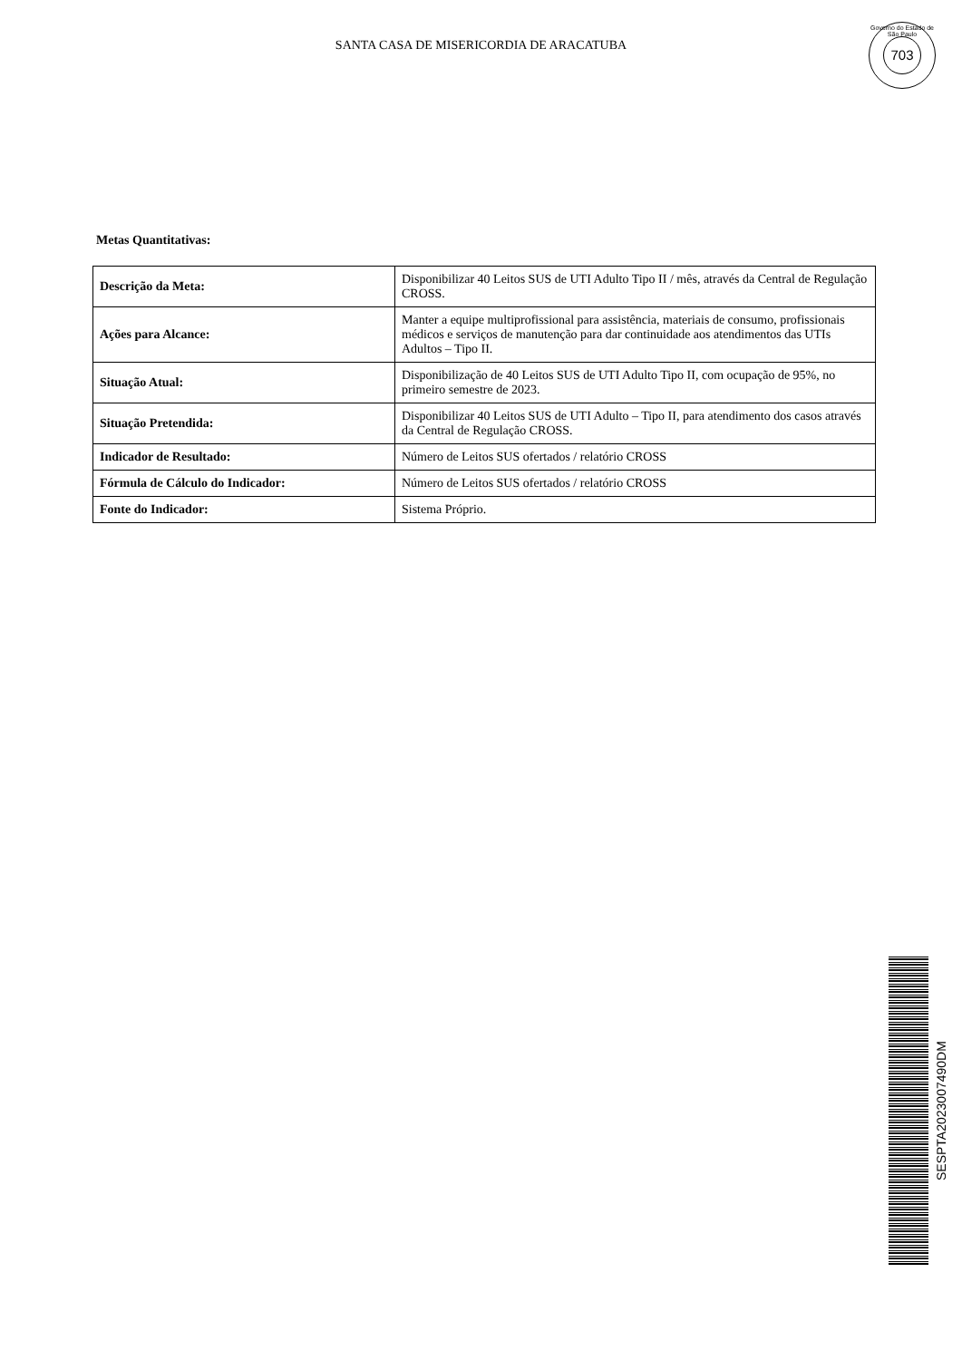SANTA CASA DE MISERICORDIA DE ARACATUBA
Governo do Estado de São Paulo
703
Metas Quantitativas:
| Descrição da Meta: | Disponibilizar 40 Leitos SUS de UTI Adulto Tipo II / mês, através da Central de Regulação CROSS. |
| Ações para Alcance: | Manter a equipe multiprofissional para assistência, materiais de consumo, profissionais médicos e serviços de manutenção para dar continuidade aos atendimentos das UTIs Adultos – Tipo II. |
| Situação Atual: | Disponibilização de 40 Leitos SUS de UTI Adulto Tipo II, com ocupação de 95%, no primeiro semestre de 2023. |
| Situação Pretendida: | Disponibilizar 40 Leitos SUS de UTI Adulto – Tipo II, para atendimento dos casos através da Central de Regulação CROSS. |
| Indicador de Resultado: | Número de Leitos SUS ofertados / relatório CROSS |
| Fórmula de Cálculo do Indicador: | Número de Leitos SUS ofertados / relatório CROSS |
| Fonte do Indicador: | Sistema Próprio. |
SESPTA2023007490DM